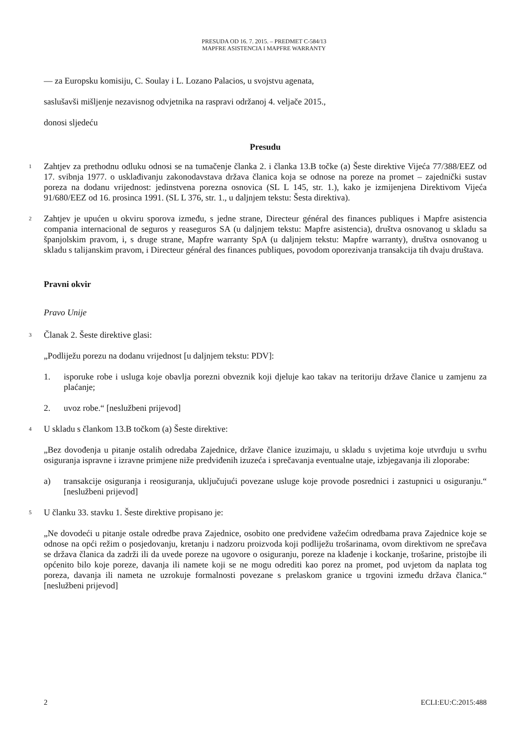PRESUDA OD 16. 7. 2015. – PREDMET C-584/13
MAPFRE ASISTENCIA I MAPFRE WARRANTY
— za Europsku komisiju, C. Soulay i L. Lozano Palacios, u svojstvu agenata,
saslušavši mišljenje nezavisnog odvjetnika na raspravi održanoj 4. veljače 2015.,
donosi sljedeću
Presudu
1 Zahtjev za prethodnu odluku odnosi se na tumačenje članka 2. i članka 13.B točke (a) Šeste direktive Vijeća 77/388/EEZ od 17. svibnja 1977. o usklađivanju zakonodavstava država članica koja se odnose na poreze na promet – zajednički sustav poreza na dodanu vrijednost: jedinstvena porezna osnovica (SL L 145, str. 1.), kako je izmijenjena Direktivom Vijeća 91/680/EEZ od 16. prosinca 1991. (SL L 376, str. 1., u daljnjem tekstu: Šesta direktiva).
2 Zahtjev je upućen u okviru sporova između, s jedne strane, Directeur général des finances publiques i Mapfre asistencia compania internacional de seguros y reaseguros SA (u daljnjem tekstu: Mapfre asistencia), društva osnovanog u skladu sa španjolskim pravom, i, s druge strane, Mapfre warranty SpA (u daljnjem tekstu: Mapfre warranty), društva osnovanog u skladu s talijanskim pravom, i Directeur général des finances publiques, povodom oporezivanja transakcija tih dvaju društava.
Pravni okvir
Pravo Unije
3 Članak 2. Šeste direktive glasi:
„Podliježu porezu na dodanu vrijednost [u daljnjem tekstu: PDV]:
1. isporuke robe i usluga koje obavlja porezni obveznik koji djeluje kao takav na teritoriju države članice u zamjenu za plaćanje;
2. uvoz robe.“ [neslužbeni prijevod]
4 U skladu s člankom 13.B točkom (a) Šeste direktive:
„Bez dovođenja u pitanje ostalih odredaba Zajednice, države članice izuzimaju, u skladu s uvjetima koje utvrđuju u svrhu osiguranja ispravne i izravne primjene niže predviđenih izuzeća i sprečavanja eventualne utaje, izbjegavanja ili zloporabe:
a) transakcije osiguranja i reosiguranja, uključujući povezane usluge koje provode posrednici i zastupnici u osiguranju.“ [neslužbeni prijevod]
5 U članku 33. stavku 1. Šeste direktive propisano je:
„Ne dovodeći u pitanje ostale odredbe prava Zajednice, osobito one predviđene važećim odredbama prava Zajednice koje se odnose na opći režim o posjedovanju, kretanju i nadzoru proizvoda koji podliježu trošarinama, ovom direktivom ne sprečava se država članica da zadrži ili da uvede poreze na ugovore o osiguranju, poreze na klađenje i kockanje, trošarine, pristojbe ili općenito bilo koje poreze, davanja ili namete koji se ne mogu odrediti kao porez na promet, pod uvjetom da naplata tog poreza, davanja ili nameta ne uzrokuje formalnosti povezane s prelaskom granice u trgovini između država članica.“ [neslužbeni prijevod]
2 ECLI:EU:C:2015:488